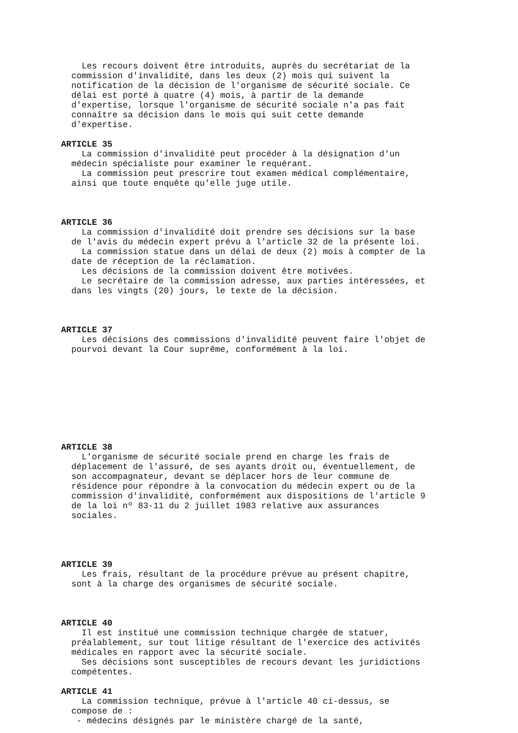Les recours doivent être introduits, auprès du secrétariat de la commission d'invalidité, dans les deux (2) mois qui suivent la notification de la décision de l'organisme de sécurité sociale. Ce délai est porté à quatre (4) mois, à partir de la demande d'expertise, lorsque l'organisme de sécurité sociale n'a pas fait connaître sa décision dans le mois qui suit cette demande d'expertise.
ARTICLE 35
La commission d'invalidité peut procéder à la désignation d'un médecin spécialiste pour examiner le requérant. La commission peut prescrire tout examen médical complémentaire, ainsi que toute enquête qu'elle juge utile.
ARTICLE 36
La commission d'invalidité doit prendre ses décisions sur la base de l'avis du médecin expert prévu à l'article 32 de la présente loi. La commission statue dans un délai de deux (2) mois à compter de la date de réception de la réclamation. Les décisions de la commission doivent être motivées. Le secrétaire de la commission adresse, aux parties intéressées, et dans les vingts (20) jours, le texte de la décision.
ARTICLE 37
Les décisions des commissions d'invalidité peuvent faire l'objet de pourvoi devant la Cour suprême, conformément à la loi.
ARTICLE 38
L'organisme de sécurité sociale prend en charge les frais de déplacement de l'assuré, de ses ayants droit ou, éventuellement, de son accompagnateur, devant se déplacer hors de leur commune de résidence pour répondre à la convocation du médecin expert ou de la commission d'invalidité, conformément aux dispositions de l'article 9 de la loi nº 83-11 du 2 juillet 1983 relative aux assurances sociales.
ARTICLE 39
Les frais, résultant de la procédure prévue au présent chapitre, sont à la charge des organismes de sécurité sociale.
ARTICLE 40
Il est institué une commission technique chargée de statuer, préalablement, sur tout litige résultant de l'exercice des activités médicales en rapport avec la sécurité sociale. Ses décisions sont susceptibles de recours devant les juridictions compétentes.
ARTICLE 41
La commission technique, prévue à l'article 40 ci-dessus, se compose de : - médecins désignés par le ministère chargé de la santé,